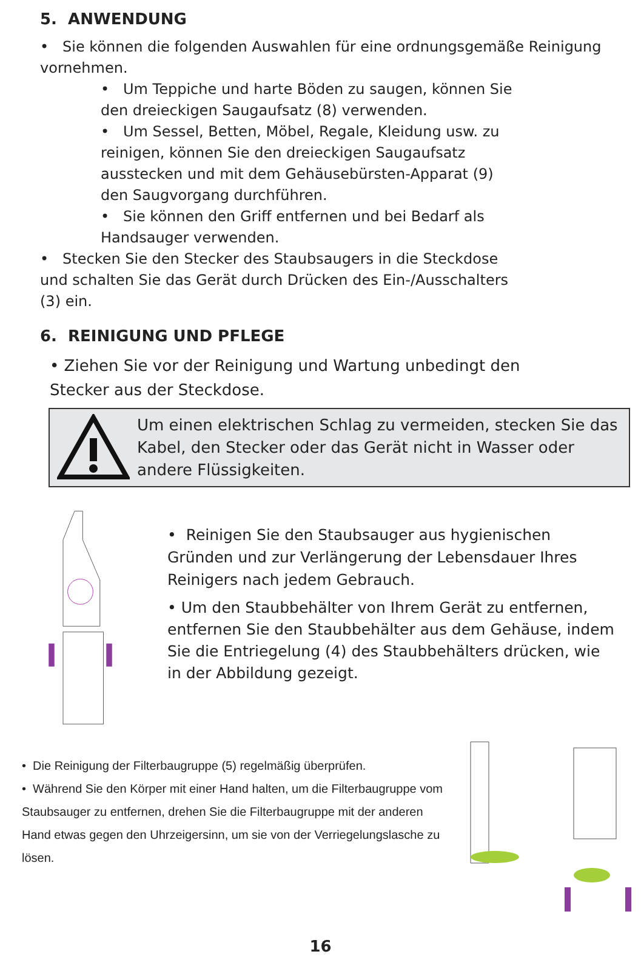5. ANWENDUNG
• Sie können die folgenden Auswahlen für eine ordnungsgemäße Reinigung vornehmen.
• Um Teppiche und harte Böden zu saugen, können Sie den dreieckigen Saugaufsatz (8) verwenden.
• Um Sessel, Betten, Möbel, Regale, Kleidung usw. zu reinigen, können Sie den dreieckigen Saugaufsatz ausstecken und mit dem Gehäusebürsten-Apparat (9) den Saugvorgang durchführen.
• Sie können den Griff entfernen und bei Bedarf als Handsauger verwenden.
• Stecken Sie den Stecker des Staubsaugers in die Steckdose und schalten Sie das Gerät durch Drücken des Ein-/Ausschalters (3) ein.
6. REINIGUNG UND PFLEGE
• Ziehen Sie vor der Reinigung und Wartung unbedingt den Stecker aus der Steckdose.
Um einen elektrischen Schlag zu vermeiden, stecken Sie das Kabel, den Stecker oder das Gerät nicht in Wasser oder andere Flüssigkeiten.
• Reinigen Sie den Staubsauger aus hygienischen Gründen und zur Verlängerung der Lebensdauer Ihres Reinigers nach jedem Gebrauch.
• Um den Staubbehälter von Ihrem Gerät zu entfernen, entfernen Sie den Staubbehälter aus dem Gehäuse, indem Sie die Entriegelung (4) des Staubbehälters drücken, wie in der Abbildung gezeigt.
• Die Reinigung der Filterbaugruppe (5) regelmäßig überprüfen.
• Während Sie den Körper mit einer Hand halten, um die Filterbaugruppe vom Staubsauger zu entfernen, drehen Sie die Filterbaugruppe mit der anderen Hand etwas gegen den Uhrzeigersinn, um sie von der Verriegelungslasche zu lösen.
16